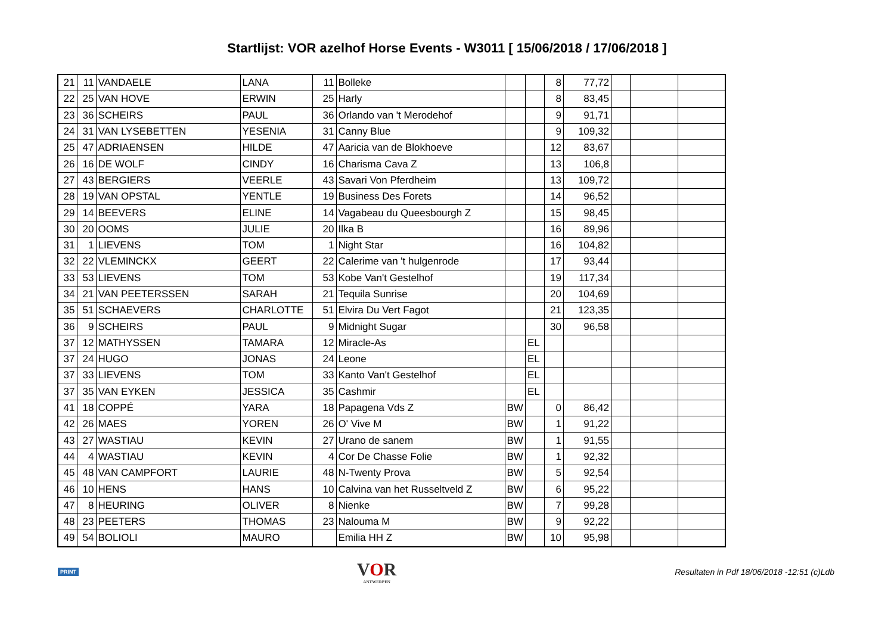Startlijst: VOR azelhof Horse Events - W3011 [ 15/06/2018 / 17/06/2018 ]
| 21 | 11 | VANDAELE | LANA | 11 | Bolleke | | | 8 | 77,72 | | | |
| 22 | 25 | VAN HOVE | ERWIN | 25 | Harly | | | 8 | 83,45 | | | |
| 23 | 36 | SCHEIRS | PAUL | 36 | Orlando van 't Merodehof | | | 9 | 91,71 | | | |
| 24 | 31 | VAN LYSEBETTEN | YESENIA | 31 | Canny Blue | | | 9 | 109,32 | | | |
| 25 | 47 | ADRIAENSEN | HILDE | 47 | Aaricia van de Blokhoeve | | | 12 | 83,67 | | | |
| 26 | 16 | DE WOLF | CINDY | 16 | Charisma Cava Z | | | 13 | 106,8 | | | |
| 27 | 43 | BERGIERS | VEERLE | 43 | Savari Von Pferdheim | | | 13 | 109,72 | | | |
| 28 | 19 | VAN OPSTAL | YENTLE | 19 | Business Des Forets | | | 14 | 96,52 | | | |
| 29 | 14 | BEEVERS | ELINE | 14 | Vagabeau du Queesbourgh Z | | | 15 | 98,45 | | | |
| 30 | 20 | OOMS | JULIE | 20 | Ilka B | | | 16 | 89,96 | | | |
| 31 | 1 | LIEVENS | TOM | 1 | Night Star | | | 16 | 104,82 | | | |
| 32 | 22 | VLEMINCKX | GEERT | 22 | Calerime van 't hulgenrode | | | 17 | 93,44 | | | |
| 33 | 53 | LIEVENS | TOM | 53 | Kobe Van't Gestelhof | | | 19 | 117,34 | | | |
| 34 | 21 | VAN PEETERSSEN | SARAH | 21 | Tequila Sunrise | | | 20 | 104,69 | | | |
| 35 | 51 | SCHAEVERS | CHARLOTTE | 51 | Elvira Du Vert Fagot | | | 21 | 123,35 | | | |
| 36 | 9 | SCHEIRS | PAUL | 9 | Midnight Sugar | | | 30 | 96,58 | | | |
| 37 | 12 | MATHYSSEN | TAMARA | 12 | Miracle-As | | EL | | | | | |
| 37 | 24 | HUGO | JONAS | 24 | Leone | | EL | | | | | |
| 37 | 33 | LIEVENS | TOM | 33 | Kanto Van't Gestelhof | | EL | | | | | |
| 37 | 35 | VAN EYKEN | JESSICA | 35 | Cashmir | | EL | | | | | |
| 41 | 18 | COPPÉ | YARA | 18 | Papagena Vds Z | BW | | 0 | 86,42 | | | |
| 42 | 26 | MAES | YOREN | 26 | O' Vive M | BW | | 1 | 91,22 | | | |
| 43 | 27 | WASTIAU | KEVIN | 27 | Urano de sanem | BW | | 1 | 91,55 | | | |
| 44 | 4 | WASTIAU | KEVIN | 4 | Cor De Chasse Folie | BW | | 1 | 92,32 | | | |
| 45 | 48 | VAN CAMPFORT | LAURIE | 48 | N-Twenty Prova | BW | | 5 | 92,54 | | | |
| 46 | 10 | HENS | HANS | 10 | Calvina van het Russeltveld Z | BW | | 6 | 95,22 | | | |
| 47 | 8 | HEURING | OLIVER | 8 | Nienke | BW | | 7 | 99,28 | | | |
| 48 | 23 | PEETERS | THOMAS | 23 | Nalouma M | BW | | 9 | 92,22 | | | |
| 49 | 54 | BOLIOLI | MAURO | | Emilia HH Z | BW | | 10 | 95,98 | | | |
PRINT
VOR
ANTWERPEN
Resultaten in Pdf 18/06/2018 -12:51 (c)Ldb